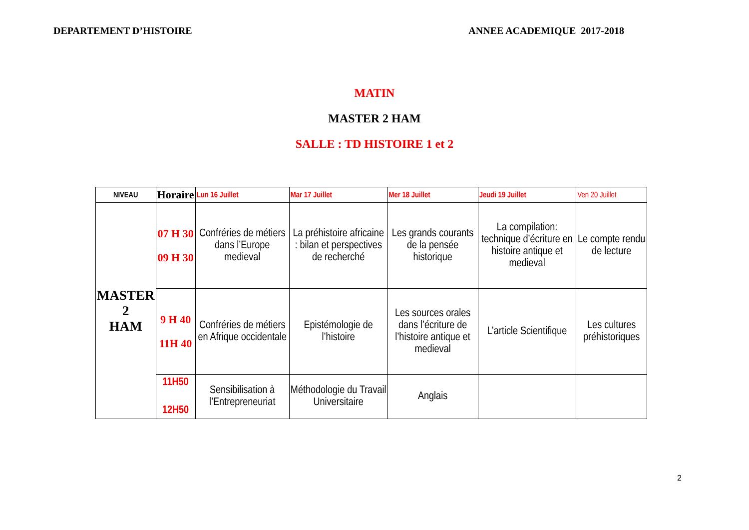DEPARTEMENT D’HISTOIRE ANNEE ACADEMIQUE 2017-2018
MATIN
MASTER 2 HAM
SALLE : TD HISTOIRE 1 et 2
| NIVEAU | Horaire | Lun 16 Juillet | Mar 17 Juillet | Mer 18 Juillet | Jeudi 19 Juillet | Ven 20 Juillet |
| --- | --- | --- | --- | --- | --- | --- |
| MASTER 2 HAM | 07 H 30 09 H 30 | Confréries de métiers dans l’Europe medieval | La préhistoire africaine : bilan et perspectives de recherché | Les grands courants de la pensée historique | La compilation: technique d’écriture en histoire antique et medieval | Le compte rendu de lecture |
| | 9 H 40 11H 40 | Confréries de métiers en Afrique occidentale | Epistémologie de l’histoire | Les sources orales dans l’écriture de l’histoire antique et medieval | L’article Scientifique | Les cultures préhistoriques |
| | 11H50 12H50 | Sensibilisation à l’Entrepreneuriat | Méthodologie du Travail Universitaire | Anglais | | |
2